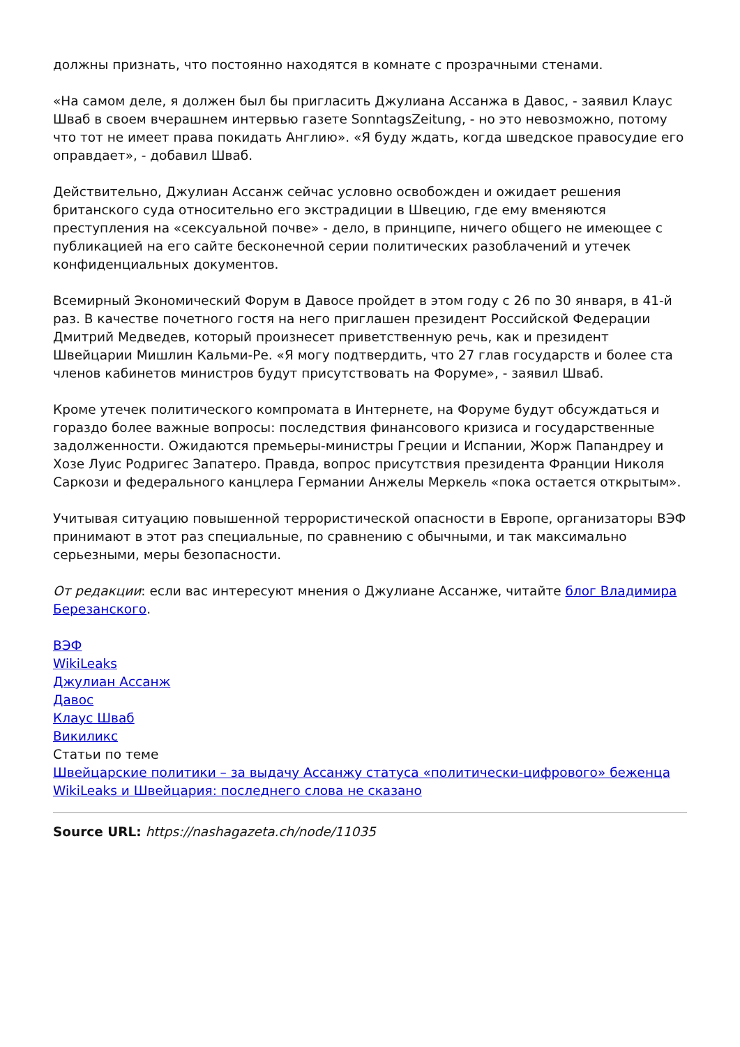должны признать, что постоянно находятся в комнате с прозрачными стенами.
«На самом деле, я должен был бы пригласить Джулиана Ассанжа в Давос, - заявил Клаус Шваб в своем вчерашнем интервью газете SonntagsZeitung, - но это невозможно, потому что тот не имеет права покидать Англию». «Я буду ждать, когда шведское правосудие его оправдает», - добавил Шваб.
Действительно, Джулиан Ассанж сейчас условно освобожден и ожидает решения британского суда относительно его экстрадиции в Швецию, где ему вменяются преступления на «сексуальной почве» - дело, в принципе, ничего общего не имеющее с публикацией на его сайте бесконечной серии политических разоблачений и утечек конфиденциальных документов.
Всемирный Экономический Форум в Давосе пройдет в этом году с 26 по 30 января, в 41-й раз. В качестве почетного гостя на него приглашен президент Российской Федерации Дмитрий Медведев, который произнесет приветственную речь, как и президент Швейцарии Мишлин Кальми-Ре. «Я могу подтвердить, что 27 глав государств и более ста членов кабинетов министров будут присутствовать на Форуме», - заявил Шваб.
Кроме утечек политического компромата в Интернете, на Форуме будут обсуждаться и гораздо более важные вопросы: последствия финансового кризиса и государственные задолженности. Ожидаются премьеры-министры Греции и Испании, Жорж Папандреу и Хозе Луис Родригес Запатеро. Правда, вопрос присутствия президента Франции Николя Саркози и федерального канцлера Германии Анжелы Меркель «пока остается открытым».
Учитывая ситуацию повышенной террористической опасности в Европе, организаторы ВЭФ принимают в этот раз специальные, по сравнению с обычными, и так максимально серьезными, меры безопасности.
От редакции: если вас интересуют мнения о Джулиане Ассанже, читайте блог Владимира Березанского.
ВЭФ
WikiLeaks
Джулиан Ассанж
Давос
Клаус Шваб
Викиликс
Статьи по теме
Швейцарские политики – за выдачу Ассанжу статуса «политически-цифрового» беженца
WikiLeaks и Швейцария: последнего слова не сказано
Source URL: https://nashagazeta.ch/node/11035